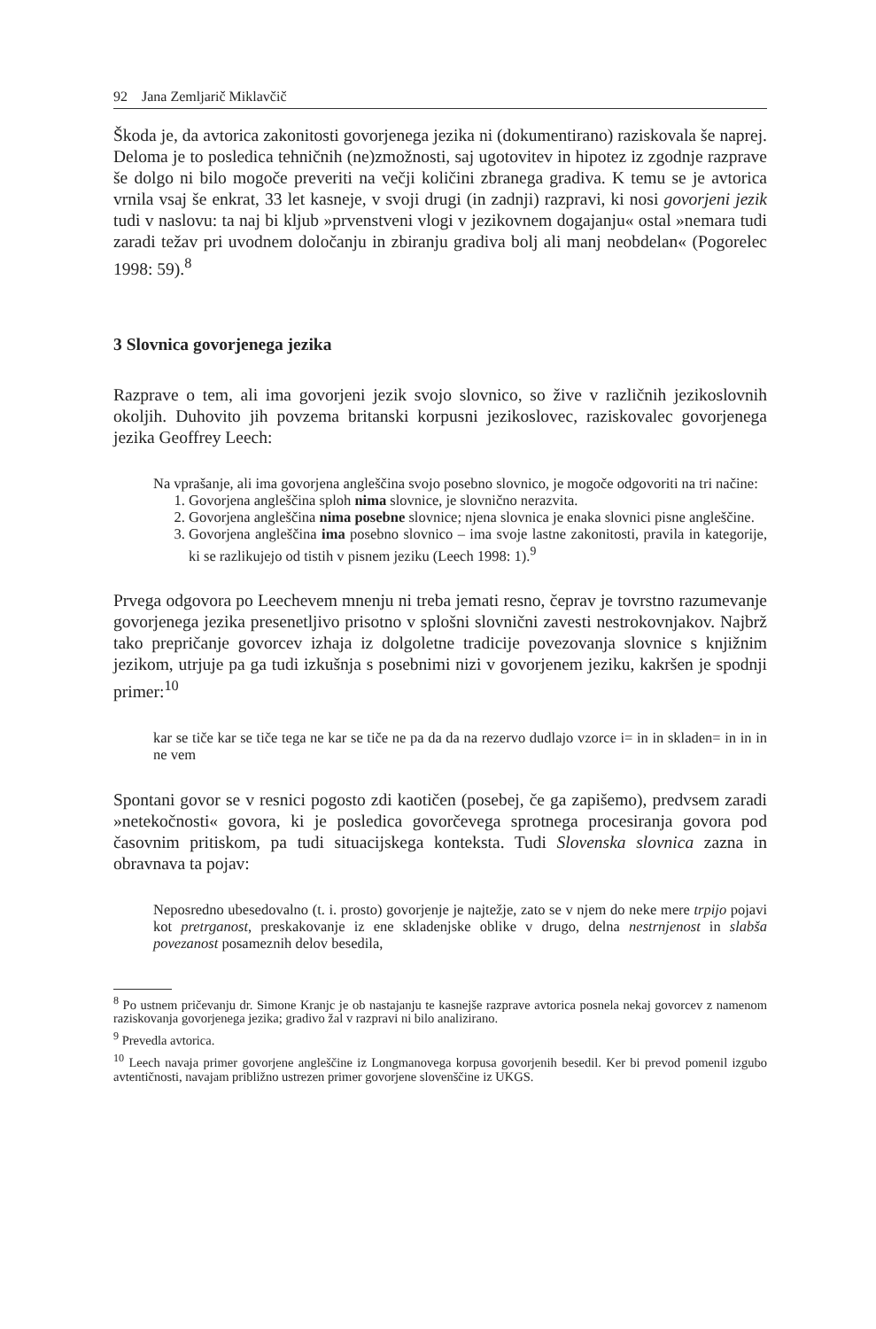92 Jana Zemljarič Miklavčič
Škoda je, da avtorica zakonitosti govorjenega jezika ni (dokumentirano) raziskovala še naprej. Deloma je to posledica tehničnih (ne)zmožnosti, saj ugotovitev in hipotez iz zgodnje razprave še dolgo ni bilo mogoče preveriti na večji količini zbranega gradiva. K temu se je avtorica vrnila vsaj še enkrat, 33 let kasneje, v svoji drugi (in zadnji) razpravi, ki nosi govorjeni jezik tudi v naslovu: ta naj bi kljub »prvenstveni vlogi v jezikovnem dogajanju« ostal »nemara tudi zaradi težav pri uvodnem določanju in zbiranju gradiva bolj ali manj neobdelan« (Pogorelec 1998: 59).<sup>8</sup>
3 Slovnica govorjenega jezika
Razprave o tem, ali ima govorjeni jezik svojo slovnico, so žive v različnih jezikoslovnih okoljih. Duhovito jih povzema britanski korpusni jezikoslovec, raziskovalec govorjenega jezika Geoffrey Leech:
Na vprašanje, ali ima govorjena angleščina svojo posebno slovnico, je mogoče odgovoriti na tri načine:
1. Govorjena angleščina sploh nima slovnice, je slovnično nerazvita.
2. Govorjena angleščina nima posebne slovnice; njena slovnica je enaka slovnici pisne angleščine.
3. Govorjena angleščina ima posebno slovnico – ima svoje lastne zakonitosti, pravila in kategorije, ki se razlikujejo od tistih v pisnem jeziku (Leech 1998: 1).<sup>9</sup>
Prvega odgovora po Leechevem mnenju ni treba jemati resno, čeprav je tovrstno razumevanje govorjenega jezika presenetljivo prisotno v splošni slovnični zavesti nestrokovnjakov. Najbrž tako prepričanje govorcev izhaja iz dolgoletne tradicije povezovanja slovnice s knjižnim jezikom, utrjuje pa ga tudi izkušnja s posebnimi nizi v govorjenem jeziku, kakršen je spodnji primer:<sup>10</sup>
kar se tiče kar se tiče tega ne kar se tiče ne pa da da na rezervo dudlajo vzorce i= in in skladen= in in in ne vem
Spontani govor se v resnici pogosto zdi kaotičen (posebej, če ga zapišemo), predvsem zaradi »netekočnosti« govora, ki je posledica govorčevega sprotnega procesiranja govora pod časovnim pritiskom, pa tudi situacijskega konteksta. Tudi Slovenska slovnica zazna in obravnava ta pojav:
Neposredno ubesedovalno (t. i. prosto) govorjenje je najtežje, zato se v njem do neke mere trpijo pojavi kot pretrganost, preskakovanje iz ene skladenjske oblike v drugo, delna nestrnjenost in slabša povezanost posameznih delov besedila,
<sup>8</sup> Po ustnem pričevanju dr. Simone Kranjc je ob nastajanju te kasnejše razprave avtorica posnela nekaj govorcev z namenom raziskovanja govorjenega jezika; gradivo žal v razpravi ni bilo analizirano.
<sup>9</sup> Prevedla avtorica.
<sup>10</sup> Leech navaja primer govorjene angleščine iz Longmanovega korpusa govorjenih besedil. Ker bi prevod pomenil izgubo avtentičnosti, navajam približno ustrezen primer govorjene slovenščine iz UKGS.